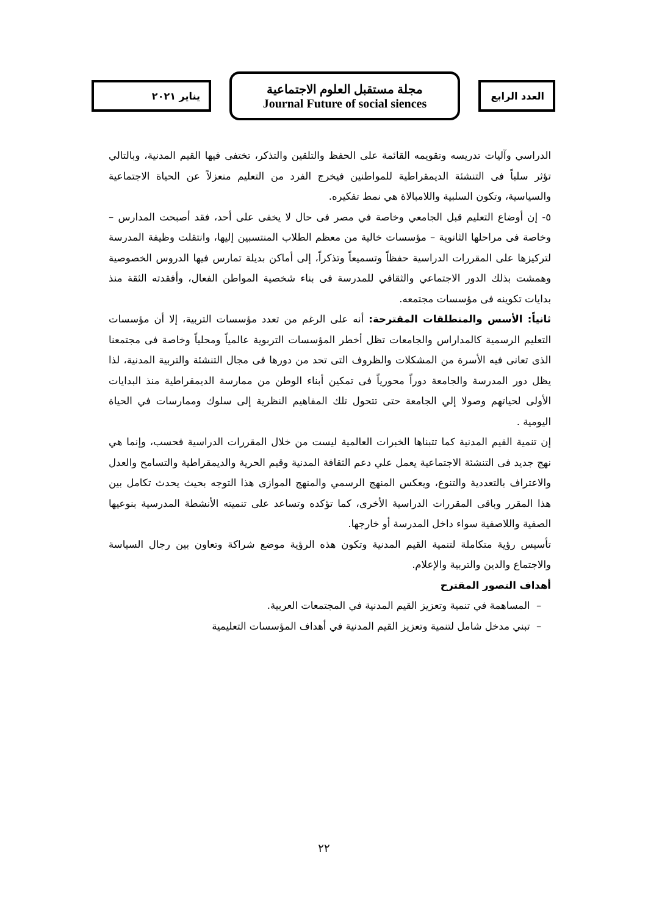العدد الرابع
مجلة مستقبل العلوم الاجتماعية
Journal Future of social siences
يناير ٢٠٢١
الدراسي وآليات تدريسه وتقويمه القائمة على الحفظ والتلقين والتذكر، تختفى فيها القيم المدنية، وبالتالي تؤثر سلباً فى التنشئة الديمقراطية للمواطنين فيخرج الفرد من التعليم منعزلاً عن الحياة الاجتماعية والسياسية، وتكون السلبية واللامبالاة هي نمط تفكيره.
٥- إن أوضاع التعليم قبل الجامعي وخاصة في مصر فى حال لا يخفى على أحد، فقد أصبحت المدارس – وخاصة فى مراحلها الثانوية – مؤسسات خالية من معظم الطلاب المنتسبين إليها، وانتقلت وظيفة المدرسة لتركيزها على المقررات الدراسية حفظاً وتسميعاً وتذكراً، إلى أماكن بديلة تمارس فيها الدروس الخصوصية وهمشت بذلك الدور الاجتماعي والثقافي للمدرسة فى بناء شخصية المواطن الفعال، وأفقدته الثقة منذ بدايات تكوينه فى مؤسسات مجتمعه.
ثانياً: الأسس والمنطلقات المقترحة: أنه على الرغم من تعدد مؤسسات التربية، إلا أن مؤسسات التعليم الرسمية كالمداراس والجامعات تظل أخطر المؤسسات التربوية عالمياً ومحلياً وخاصة فى مجتمعنا الذى تعانى فيه الأسرة من المشكلات والظروف التى تحد من دورها فى مجال التنشئة والتربية المدنية، لذا يظل دور المدرسة والجامعة دوراً محورياً فى تمكين أبناء الوطن من ممارسة الديمقراطية منذ البدايات الأولى لحياتهم وصولا إلي الجامعة حتى تتحول تلك المفاهيم النظرية إلى سلوك وممارسات في الحياة اليومية .
إن تنمية القيم المدنية كما تتبناها الخبرات العالمية ليست من خلال المقررات الدراسية فحسب، وإنما هي نهج جديد فى التنشئة الاجتماعية يعمل علي دعم الثقافة المدنية وقيم الحرية والديمقراطية والتسامح والعدل والاعتراف بالتعددية والتنوع، ويعكس المنهج الرسمي والمنهج الموازى هذا التوجه بحيث يحدث تكامل بين هذا المقرر وباقى المقررات الدراسية الأخرى، كما تؤكده وتساعد على تنميته الأنشطة المدرسية بنوعيها الصفية واللاصفية سواء داخل المدرسة أو خارجها.
تأسيس رؤية متكاملة لتنمية القيم المدنية وتكون هذه الرؤية موضع شراكة وتعاون بين رجال السياسة والاجتماع والدين والتربية والإعلام.
أهداف التصور المقترح
– المساهمة في تنمية وتعزيز القيم المدنية في المجتمعات العربية.
– تبني مدخل شامل لتنمية وتعزيز القيم المدنية في أهداف المؤسسات التعليمية
٢٢